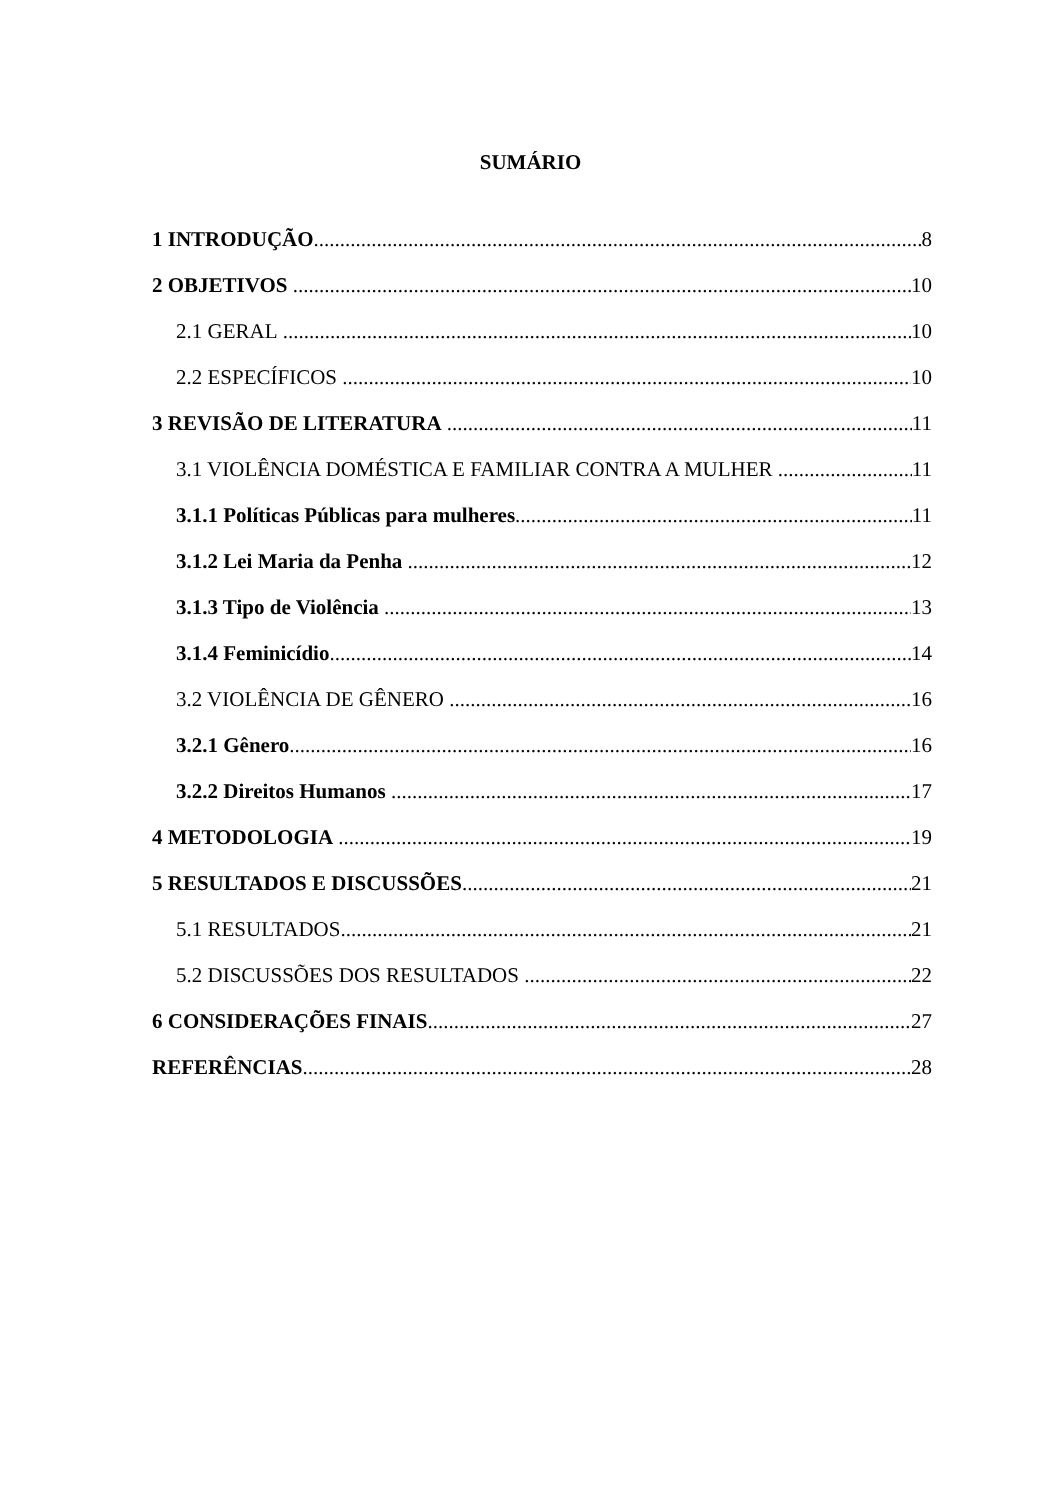SUMÁRIO
1 INTRODUÇÃO 8
2 OBJETIVOS 10
2.1 GERAL 10
2.2 ESPECÍFICOS 10
3 REVISÃO DE LITERATURA 11
3.1 VIOLÊNCIA DOMÉSTICA E FAMILIAR CONTRA A MULHER 11
3.1.1 Políticas Públicas para mulheres 11
3.1.2 Lei Maria da Penha 12
3.1.3 Tipo de Violência 13
3.1.4 Feminicídio 14
3.2 VIOLÊNCIA DE GÊNERO 16
3.2.1 Gênero 16
3.2.2 Direitos Humanos 17
4 METODOLOGIA 19
5 RESULTADOS E DISCUSSÕES 21
5.1 RESULTADOS 21
5.2 DISCUSSÕES DOS RESULTADOS 22
6 CONSIDERAÇÕES FINAIS 27
REFERÊNCIAS 28